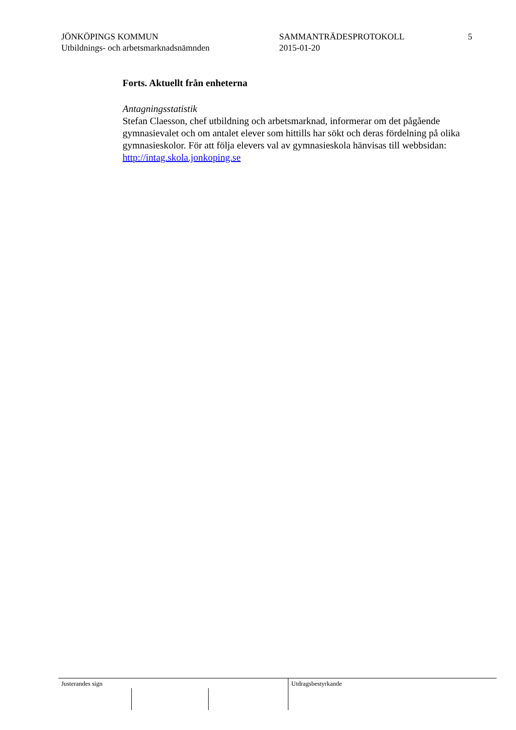JÖNKÖPINGS KOMMUN
Utbildnings- och arbetsmarknadsnämnden
SAMMANTRÄDESPROTOKOLL
2015-01-20
5
Forts. Aktuellt från enheterna
Antagningsstatistik
Stefan Claesson, chef utbildning och arbetsmarknad, informerar om det pågående gymnasievalet och om antalet elever som hittills har sökt och deras fördelning på olika gymnasieskolor. För att följa elevers val av gymnasieskola hänvisas till webbsidan: http://intag.skola.jonkoping.se
Justerandes sign Utdragsbestyrkande